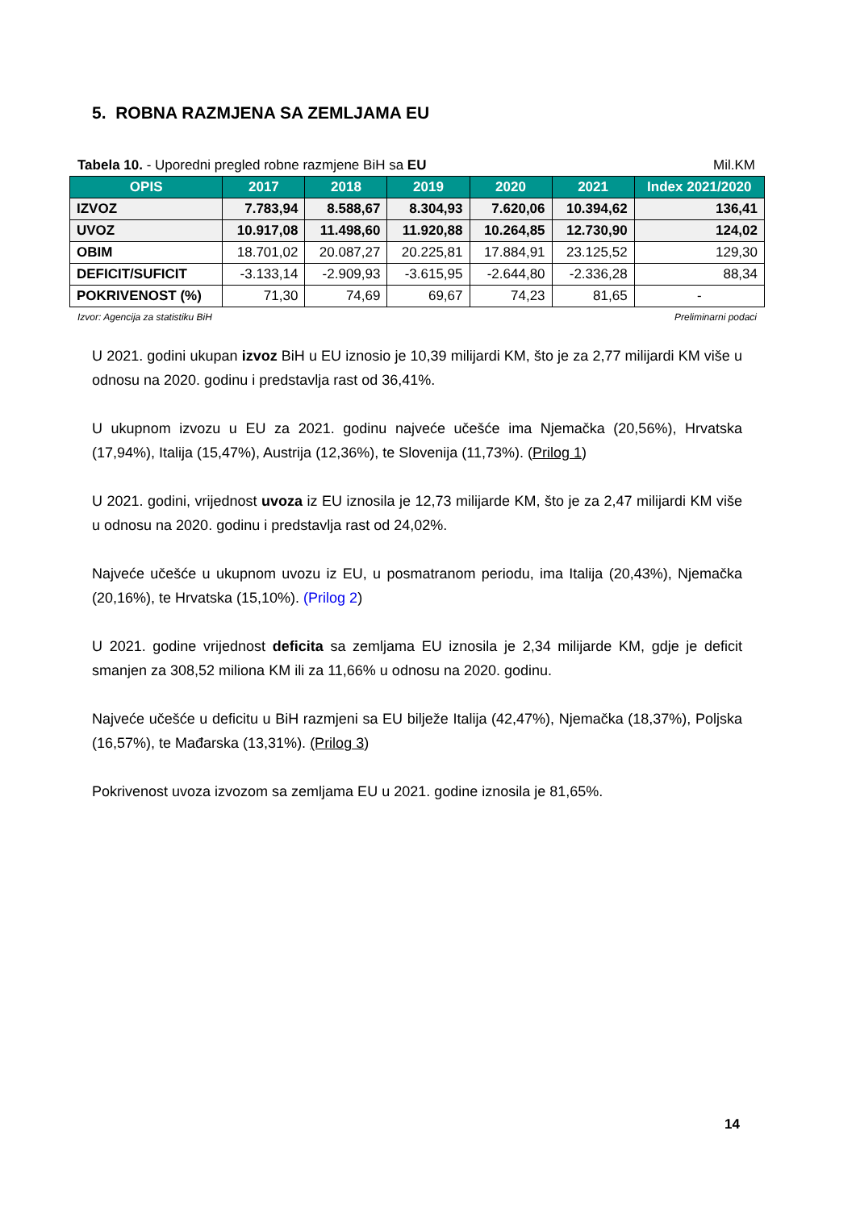5. ROBNA RAZMJENA SA ZEMLJAMA EU
Tabela 10. - Uporedni pregled robne razmjene BiH sa EU Mil.KM
| OPIS | 2017 | 2018 | 2019 | 2020 | 2021 | Index 2021/2020 |
| --- | --- | --- | --- | --- | --- | --- |
| IZVOZ | 7.783,94 | 8.588,67 | 8.304,93 | 7.620,06 | 10.394,62 | 136,41 |
| UVOZ | 10.917,08 | 11.498,60 | 11.920,88 | 10.264,85 | 12.730,90 | 124,02 |
| OBIM | 18.701,02 | 20.087,27 | 20.225,81 | 17.884,91 | 23.125,52 | 129,30 |
| DEFICIT/SUFICIT | -3.133,14 | -2.909,93 | -3.615,95 | -2.644,80 | -2.336,28 | 88,34 |
| POKRIVENOST (%) | 71,30 | 74,69 | 69,67 | 74,23 | 81,65 | - |
Izvor: Agencija za statistiku BiH Preliminarni podaci
U 2021. godini ukupan izvoz BiH u EU iznosio je 10,39 milijardi KM, što je za 2,77 milijardi KM više u odnosu na 2020. godinu i predstavlja rast od 36,41%.
U ukupnom izvozu u EU za 2021. godinu najveće učešće ima Njemačka (20,56%), Hrvatska (17,94%), Italija (15,47%), Austrija (12,36%), te Slovenija (11,73%). (Prilog 1)
U 2021. godini, vrijednost uvoza iz EU iznosila je 12,73 milijarde KM, što je za 2,47 milijardi KM više u odnosu na 2020. godinu i predstavlja rast od 24,02%.
Najveće učešće u ukupnom uvozu iz EU, u posmatranom periodu, ima Italija (20,43%), Njemačka (20,16%), te Hrvatska (15,10%). (Prilog 2)
U 2021. godine vrijednost deficita sa zemljama EU iznosila je 2,34 milijarde KM, gdje je deficit smanjen za 308,52 miliona KM ili za 11,66% u odnosu na 2020. godinu.
Najveće učešće u deficitu u BiH razmjeni sa EU bilježe Italija (42,47%), Njemačka (18,37%), Poljska (16,57%), te Mađarska (13,31%). (Prilog 3)
Pokrivenost uvoza izvozom sa zemljama EU u 2021. godine iznosila je 81,65%.
14